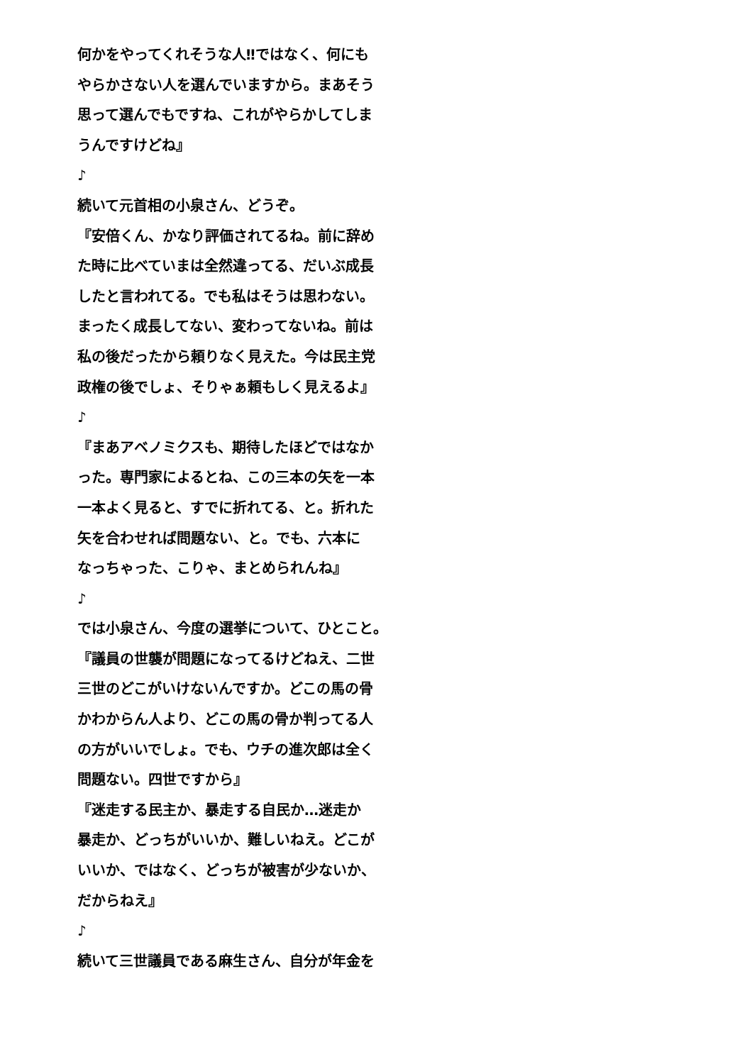何かをやってくれそうな人‼ではなく、何にも
やらかさない人を選んでいますから。まあそう
思って選んでもですね、これがやらかしてしま
うんですけどね』
♪
続いて元首相の小泉さん、どうぞ。
『安倍くん、かなり評価されてるね。前に辞め
た時に比べていまは全然違ってる、だいぶ成長
したと言われてる。でも私はそうは思わない。
まったく成長してない、変わってないね。前は
私の後だったから頼りなく見えた。今は民主党
政権の後でしょ、そりゃぁ頼もしく見えるよ』
♪
『まあアベノミクスも、期待したほどではなか
った。専門家によるとね、この三本の矢を一本
一本よく見ると、すでに折れてる、と。折れた
矢を合わせれば問題ない、と。でも、六本に
なっちゃった、こりゃ、まとめられんね』
♪
では小泉さん、今度の選挙について、ひとこと。
『議員の世襲が問題になってるけどねえ、二世
三世のどこがいけないんですか。どこの馬の骨
かわからん人より、どこの馬の骨か判ってる人
の方がいいでしょ。でも、ウチの進次郎は全く
問題ない。四世ですから』
『迷走する民主か、暴走する自民か…迷走か
暴走か、どっちがいいか、難しいねえ。どこが
いいか、ではなく、どっちが被害が少ないか、
だからねえ』
♪
続いて三世議員である麻生さん、自分が年金を